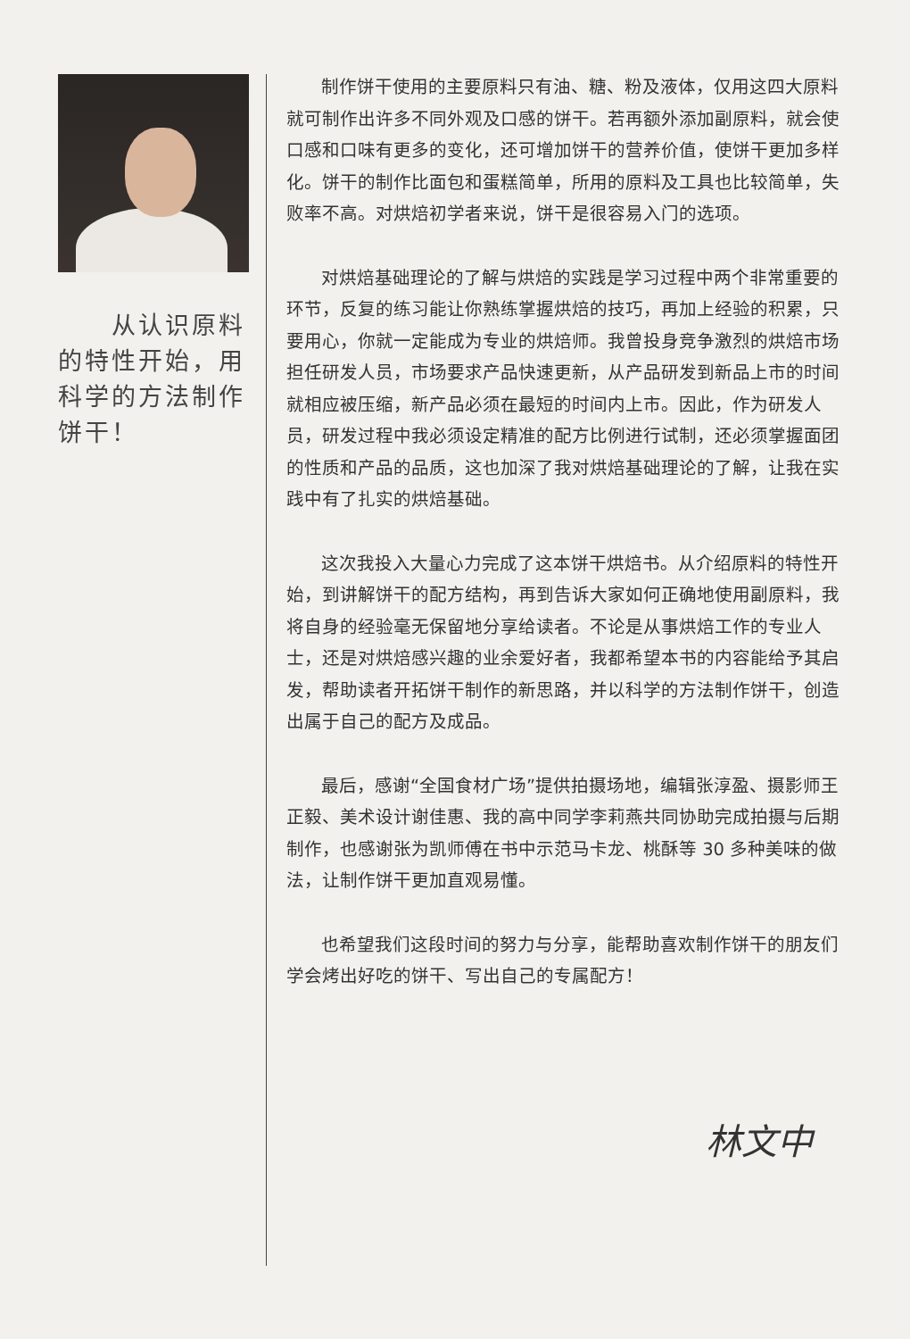从认识原料的特性开始，用科学的方法制作饼干！
制作饼干使用的主要原料只有油、糖、粉及液体，仅用这四大原料就可制作出许多不同外观及口感的饼干。若再额外添加副原料，就会使口感和口味有更多的变化，还可增加饼干的营养价值，使饼干更加多样化。饼干的制作比面包和蛋糕简单，所用的原料及工具也比较简单，失败率不高。对烘焙初学者来说，饼干是很容易入门的选项。
对烘焙基础理论的了解与烘焙的实践是学习过程中两个非常重要的环节，反复的练习能让你熟练掌握烘焙的技巧，再加上经验的积累，只要用心，你就一定能成为专业的烘焙师。我曾投身竞争激烈的烘焙市场担任研发人员，市场要求产品快速更新，从产品研发到新品上市的时间就相应被压缩，新产品必须在最短的时间内上市。因此，作为研发人员，研发过程中我必须设定精准的配方比例进行试制，还必须掌握面团的性质和产品的品质，这也加深了我对烘焙基础理论的了解，让我在实践中有了扎实的烘焙基础。
这次我投入大量心力完成了这本饼干烘焙书。从介绍原料的特性开始，到讲解饼干的配方结构，再到告诉大家如何正确地使用副原料，我将自身的经验毫无保留地分享给读者。不论是从事烘焙工作的专业人士，还是对烘焙感兴趣的业余爱好者，我都希望本书的内容能给予其启发，帮助读者开拓饼干制作的新思路，并以科学的方法制作饼干，创造出属于自己的配方及成品。
最后，感谢“全国食材广场”提供拍摄场地，编辑张淳盈、摄影师王正毅、美术设计谢佳惠、我的高中同学李莉燕共同协助完成拍摄与后期制作，也感谢张为凯师傅在书中示范马卡龙、桃酥等 30 多种美味的做法，让制作饼干更加直观易懂。
也希望我们这段时间的努力与分享，能帮助喜欢制作饼干的朋友们学会烤出好吃的饼干、写出自己的专属配方！
林文中